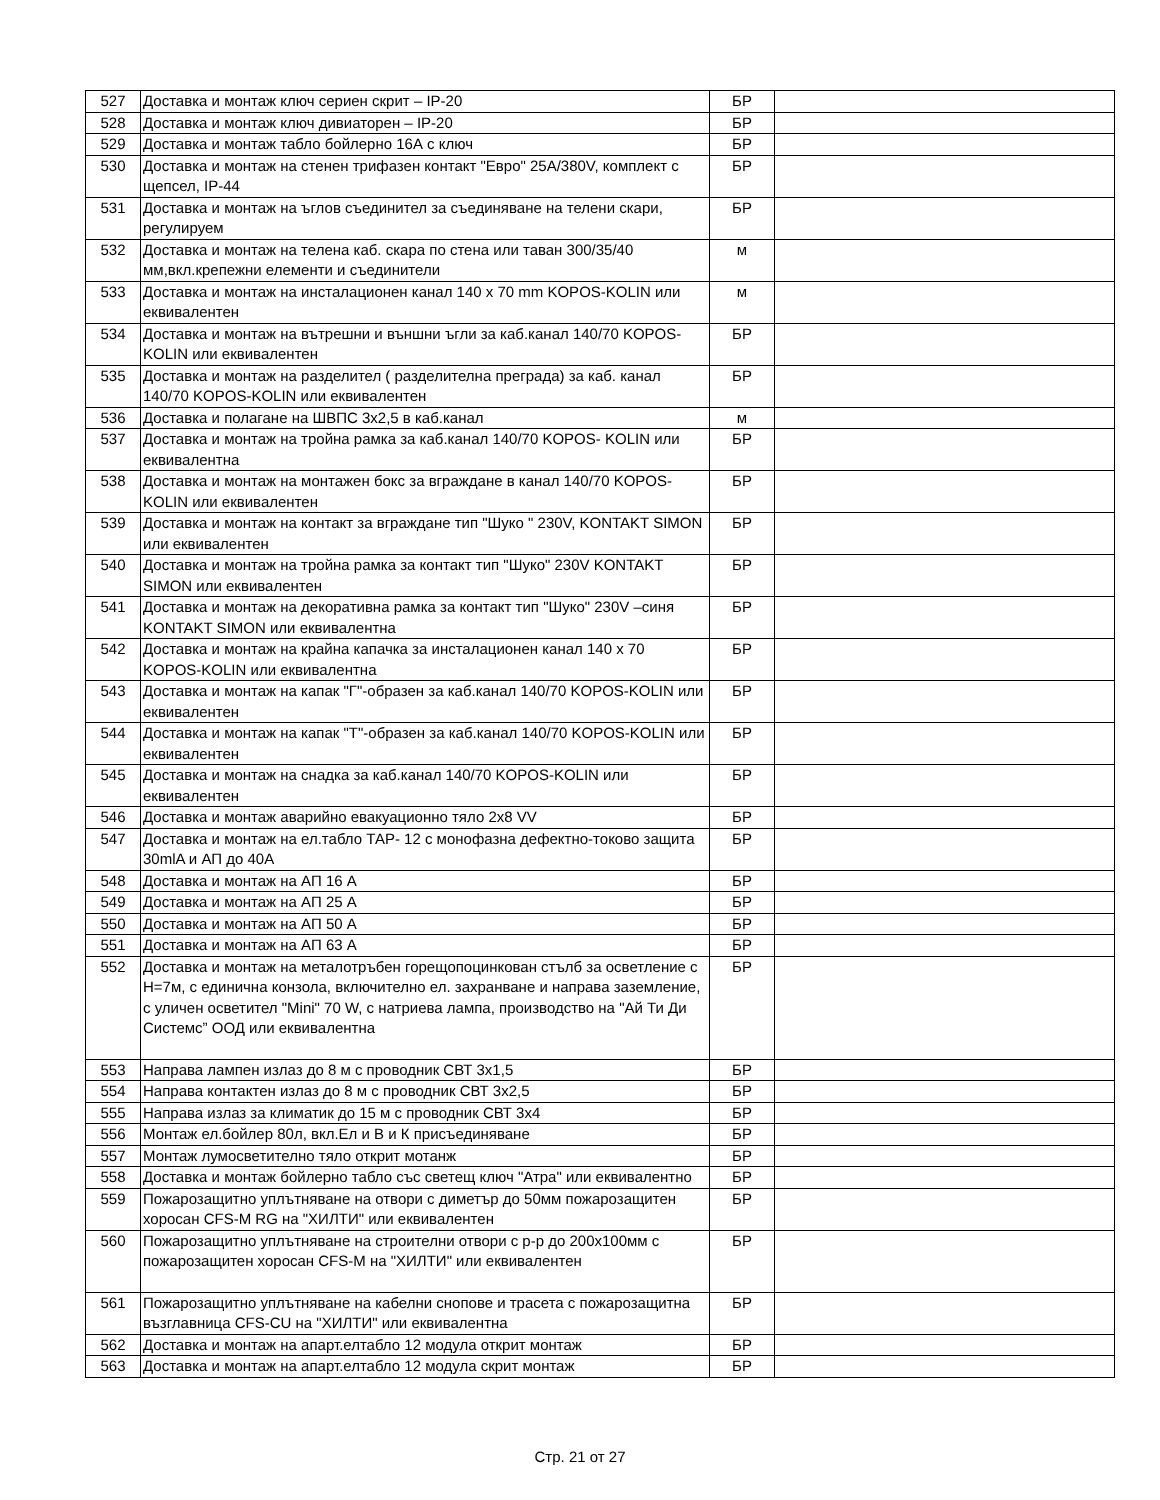| 527 | Доставка и монтаж ключ сериен скрит – IP-20 | БР | |
| 528 | Доставка и монтаж ключ дивиаторен – IP-20 | БР | |
| 529 | Доставка и монтаж табло бойлерно 16А с ключ | БР | |
| 530 | Доставка и монтаж на стенен трифазен контакт "Евро" 25А/380V, комплект с щепсел, IP-44 | БР | |
| 531 | Доставка и монтаж на ъглов съединител за съединяване на телени скари, регулируем | БР | |
| 532 | Доставка и монтаж на телена каб. скара по стена или таван 300/35/40 мм,вкл.крепежни елементи и съединители | м | |
| 533 | Доставка и монтаж на инсталационен канал 140 х 70 mm KOPOS-KOLIN или еквивалентен | м | |
| 534 | Доставка и монтаж на вътрешни и външни ъгли за каб.канал 140/70 KOPOS-KOLIN или еквивалентен | БР | |
| 535 | Доставка и монтаж на разделител ( разделителна преграда) за каб. канал 140/70 KOPOS-KOLIN или еквивалентен | БР | |
| 536 | Доставка и полагане на ШВПС 3х2,5 в каб.канал | м | |
| 537 | Доставка и монтаж на тройна рамка за каб.канал 140/70 KOPOS- KOLIN или еквивалентна | БР | |
| 538 | Доставка и монтаж на монтажен бокс за вграждане в канал 140/70 KOPOS-KOLIN или еквивалентен | БР | |
| 539 | Доставка и монтаж на контакт за вграждане тип "Шуко " 230V, KONTAKT SIMON или еквивалентен | БР | |
| 540 | Доставка и монтаж на тройна рамка за контакт тип "Шуко" 230V KONTAKT SIMON или еквивалентен | БР | |
| 541 | Доставка и монтаж на декоративна рамка за контакт тип "Шуко" 230V –синя KONTAKT SIMON или еквивалентна | БР | |
| 542 | Доставка и монтаж на крайна капачка за инсталационен канал 140 х 70 KOPOS-KOLIN или еквивалентна | БР | |
| 543 | Доставка и монтаж на капак "Г"-образен за каб.канал 140/70 KOPOS-KOLIN или еквивалентен | БР | |
| 544 | Доставка и монтаж на капак "Т"-образен за каб.канал 140/70 KOPOS-KOLIN или еквивалентен | БР | |
| 545 | Доставка и монтаж на снадка за каб.канал 140/70 KOPOS-KOLIN или еквивалентен | БР | |
| 546 | Доставка и монтаж аварийно евакуационно тяло 2х8 VV | БР | |
| 547 | Доставка и монтаж на ел.табло ТАР- 12 с монофазна дефектно-токово защита 30mlA и АП до 40А | БР | |
| 548 | Доставка и монтаж на АП 16 А | БР | |
| 549 | Доставка и монтаж на АП 25 А | БР | |
| 550 | Доставка и монтаж на АП 50 А | БР | |
| 551 | Доставка и монтаж на АП 63 А | БР | |
| 552 | Доставка и монтаж на металотръбен горещопоцинкован стълб за осветление с Н=7м, с единична конзола, включително ел. захранване и направа заземление, с уличен осветител "Mini" 70 W, с натриева лампа, производство на "Ай Ти Ди Системс” ООД или еквивалентна | БР | |
| 553 | Направа лампен излаз до 8 м с проводник СВТ 3х1,5 | БР | |
| 554 | Направа контактен излаз до 8 м с проводник СВТ 3х2,5 | БР | |
| 555 | Направа излаз за климатик до 15 м с проводник СВТ 3х4 | БР | |
| 556 | Монтаж ел.бойлер 80л, вкл.Ел и В и К присъединяване | БР | |
| 557 | Монтаж лумосветително тяло открит мотанж | БР | |
| 558 | Доставка и монтаж бойлерно табло със светещ ключ "Атра" или еквивалентно | БР | |
| 559 | Пожарозащитно уплътняване на отвори с диметър до 50мм пожарозащитен хоросан CFS-M RG на "ХИЛТИ" или еквивалентен | БР | |
| 560 | Пожарозащитно уплътняване на строителни отвори с р-р до 200х100мм с пожарозащитен хоросан CFS-M на "ХИЛТИ" или еквивалентен | БР | |
| 561 | Пожарозащитно уплътняване на кабелни снопове и трасета с пожарозащитна възглавница CFS-CU на "ХИЛТИ" или еквивалентна | БР | |
| 562 | Доставка и монтаж на апарт.елтабло 12 модула открит монтаж | БР | |
| 563 | Доставка и монтаж на апарт.елтабло 12 модула скрит монтаж | БР | |
Стр. 21 от 27